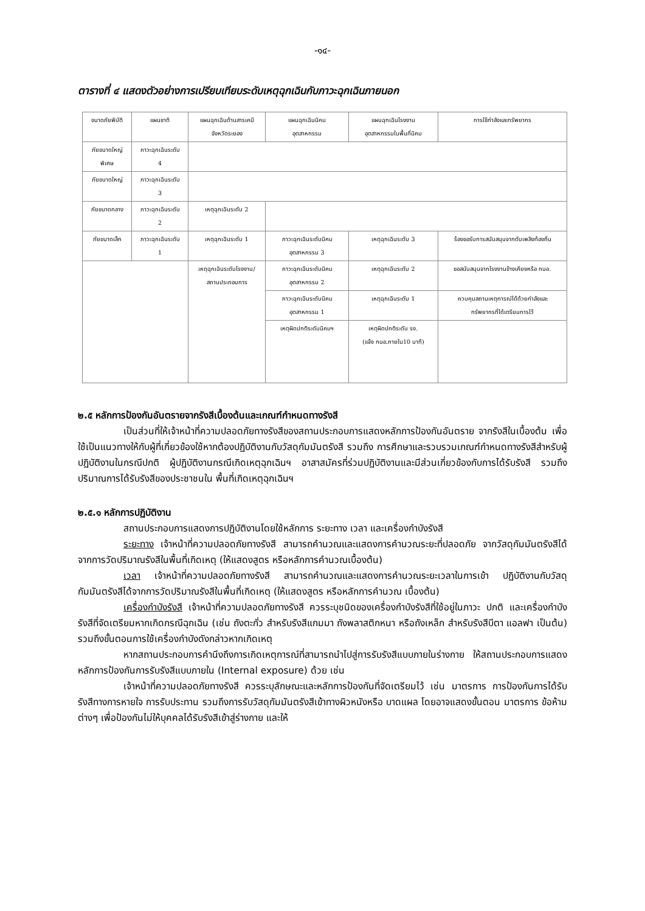-๑๔-
ตารางที่ ๔ แสดงตัวอย่างการเปรียบเทียบระดับเหตุฉุกเฉินกับภาวะฉุกเฉินภายนอก
| ขนาดภัยพิบัติ | แผนชาติ | แผนฉุกเฉินด้านสารเคมี จังหวัดระยอง | แผนฉุกเฉินนิคม อุตสาหกรรม | แผนฉุกเฉินโรงงาน อุตสาหกรรมในพื้นที่นิคม | การใช้กำลังและทรัพยากร |
| ภัยขนาดใหญ่ พิเศษ | ภาวะฉุกเฉินระดับ 4 | | | | |
| ภัยขนาดใหญ่ | ภาวะฉุกเฉินระดับ 3 | | | | |
| ภัยขนาดกลาง | ภาวะฉุกเฉินระดับ 2 | เหตุฉุกเฉินระดับ 2 | | | |
| ภัยขนาดเล็ก | ภาวะฉุกเฉินระดับ 1 | เหตุฉุกเฉินระดับ 1 | ภาวะฉุกเฉินระดับนิคม อุตสาหกรรม 3 | เหตุฉุกเฉินระดับ 3 | ร้องขอรับการสนับสนุนจากดับเพลิงท้องถิ่น |
| | | เหตุฉุกเฉินระดับโรงงาน/ สถานประกอบการ | ภาวะฉุกเฉินระดับนิคม อุตสาหกรรม 2 | เหตุฉุกเฉินระดับ 2 | ขอสนับสนุนจากโรงงานข้างเคียงหรือ กนอ. |
| | | | ภาวะฉุกเฉินระดับนิคม อุตสาหกรรม 1 | เหตุฉุกเฉินระดับ 1 | ควบคุมสถานเหตุการณ์ได้ด้วยกำลังและ ทรัพยากรที่ได้เตรียมการไว้ |
| | | | เหตุผิดปกติระดับนิคมฯ | เหตุผิดปกติระดับ รง. (แจ้ง กนอ.ภายใน10 นาที) | |
๒.๕ หลักการป้องกันอันตรายจากรังสีเบื้องต้นและเกณฑ์กำหนดทางรังสี
เป็นส่วนที่ให้เจ้าหน้าที่ความปลอดภัยทางรังสีของสถานประกอบการแสดงหลักการป้องกันอันตราย จากรังสีในเบื้องต้น เพื่อใช้เป็นแนวทางให้กับผู้ที่เกี่ยวข้องใช้หากต้องปฏิบัติงานกับวัสดุกัมมันตรังสี รวมถึง การศึกษาและรวบรวมเกณฑ์กำหนดทางรังสีสำหรับผู้ปฏิบัติงานในกรณีปกติ ผู้ปฏิบัติงานกรณีเกิดเหตุฉุกเฉินฯ อาสาสมัครที่ร่วมปฏิบัติงานและมีส่วนเกี่ยวข้องกับการได้รับรังสี รวมถึงปริมาณการได้รับรังสีของประชาชนใน พื้นที่เกิดเหตุฉุกเฉินฯ
๒.๕.๑ หลักการปฏิบัติงาน
สถานประกอบการแสดงการปฏิบัติงานโดยใช้หลักการ ระยะทาง เวลา และเครื่องกำบังรังสี
ระยะทาง เจ้าหน้าที่ความปลอดภัยทางรังสี สามารถคำนวณและแสดงการคำนวณระยะที่ปลอดภัย จากวัสดุกัมมันตรังสีได้จากการวัดปริมาณรังสีในพื้นที่เกิดเหตุ (ให้แสดงสูตร หรือหลักการคำนวณเบื้องต้น)
เวลา เจ้าหน้าที่ความปลอดภัยทางรังสี สามารถคำนวณและแสดงการคำนวณระยะเวลาในการเข้า ปฏิบัติงานกับวัสดุกัมมันตรังสีได้จากการวัดปริมาณรังสีในพื้นที่เกิดเหตุ (ให้แสดงสูตร หรือหลักการคำนวณ เบื้องต้น)
เครื่องกำบังรังสี เจ้าหน้าที่ความปลอดภัยทางรังสี ควรระบุชนิดของเครื่องกำบังรังสีที่ใช้อยู่ในภาวะ ปกติ และเครื่องกำบังรังสีที่จัดเตรียมหากเกิดกรณีฉุกเฉิน (เช่น ถังตะกั่ว สำหรับรังสีแกมมา ถังพลาสติกหนา หรือถังเหล็ก สำหรับรังสีบีตา แอลฟา เป็นต้น) รวมถึงขั้นตอนการใช้เครื่องกำบังดังกล่าวหากเกิดเหตุ
หากสถานประกอบการคำนึงถึงการเกิดเหตุการณ์ที่สามารถนำไปสู่การรับรังสีแบบภายในร่างกาย ให้สถานประกอบการแสดงหลักการป้องกันการรับรังสีแบบภายใน (Internal exposure) ด้วย เช่น
เจ้าหน้าที่ความปลอดภัยทางรังสี ควรระบุลักษณะและหลักการป้องกันที่จัดเตรียมไว้ เช่น มาตรการ การป้องกันการได้รับรังสีทางการหายใจ การรับประทาน รวมถึงการรับวัสดุกัมมันตรังสีเข้าทางผิวหนังหรือ บาดแผล โดยอาจแสดงขั้นตอน มาตรการ ข้อห้ามต่างๆ เพื่อป้องกันไม่ให้บุคคลได้รับรังสีเข้าสู่ร่างกาย และให้